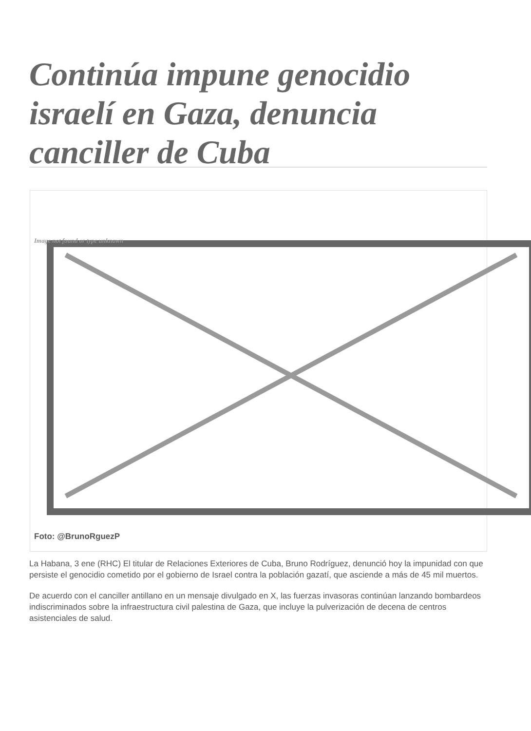Continúa impune genocidio israelí en Gaza, denuncia canciller de Cuba
Image not found or type unknown
Foto: @BrunoRguezP
La Habana, 3 ene (RHC) El titular de Relaciones Exteriores de Cuba, Bruno Rodríguez, denunció hoy la impunidad con que persiste el genocidio cometido por el gobierno de Israel contra la población gazatí, que asciende a más de 45 mil muertos.
De acuerdo con el canciller antillano en un mensaje divulgado en X, las fuerzas invasoras continúan lanzando bombardeos indiscriminados sobre la infraestructura civil palestina de Gaza, que incluye la pulverización de decena de centros asistenciales de salud.